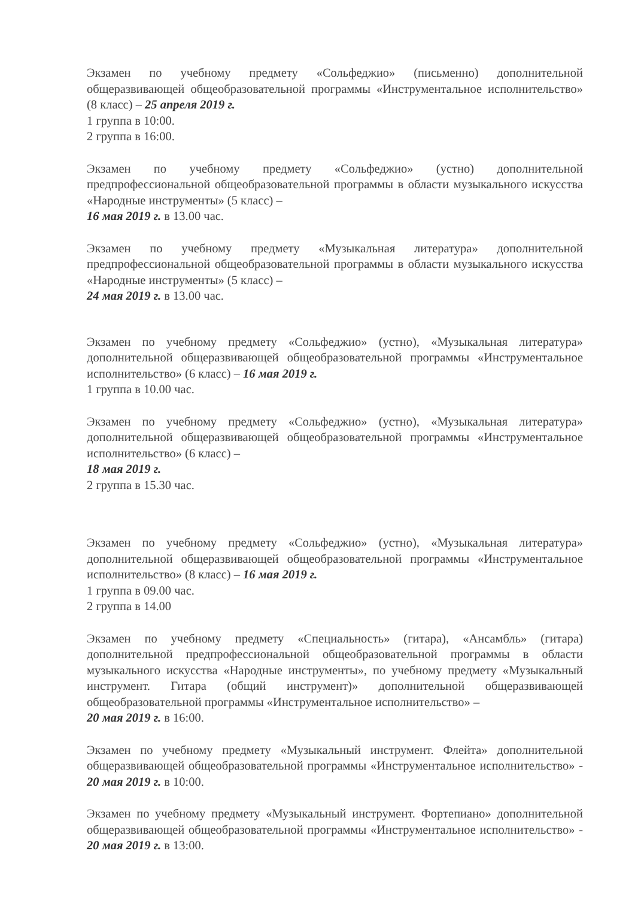Экзамен по учебному предмету «Сольфеджио» (письменно) дополнительной общеразвивающей общеобразовательной программы «Инструментальное исполнительство» (8 класс) – 25 апреля 2019 г.
1 группа в 10:00.
2 группа в 16:00.
Экзамен по учебному предмету «Сольфеджио» (устно) дополнительной предпрофессиональной общеобразовательной программы в области музыкального искусства «Народные инструменты» (5 класс) –
16 мая 2019 г. в 13.00 час.
Экзамен по учебному предмету «Музыкальная литература» дополнительной предпрофессиональной общеобразовательной программы в области музыкального искусства «Народные инструменты» (5 класс) –
24 мая 2019 г. в 13.00 час.
Экзамен по учебному предмету «Сольфеджио» (устно), «Музыкальная литература» дополнительной общеразвивающей общеобразовательной программы «Инструментальное исполнительство» (6 класс) – 16 мая 2019 г.
1 группа в 10.00 час.
Экзамен по учебному предмету «Сольфеджио» (устно), «Музыкальная литература» дополнительной общеразвивающей общеобразовательной программы «Инструментальное исполнительство» (6 класс) –
18 мая 2019 г.
2 группа в 15.30 час.
Экзамен по учебному предмету «Сольфеджио» (устно), «Музыкальная литература» дополнительной общеразвивающей общеобразовательной программы «Инструментальное исполнительство» (8 класс) – 16 мая 2019 г.
1 группа в 09.00 час.
2 группа в 14.00
Экзамен по учебному предмету «Специальность» (гитара), «Ансамбль» (гитара) дополнительной предпрофессиональной общеобразовательной программы в области музыкального искусства «Народные инструменты», по учебному предмету «Музыкальный инструмент. Гитара (общий инструмент)» дополнительной общеразвивающей общеобразовательной программы «Инструментальное исполнительство» –
20 мая 2019 г. в 16:00.
Экзамен по учебному предмету «Музыкальный инструмент. Флейта» дополнительной общеразвивающей общеобразовательной программы «Инструментальное исполнительство» - 20 мая 2019 г. в 10:00.
Экзамен по учебному предмету «Музыкальный инструмент. Фортепиано» дополнительной общеразвивающей общеобразовательной программы «Инструментальное исполнительство» - 20 мая 2019 г. в 13:00.